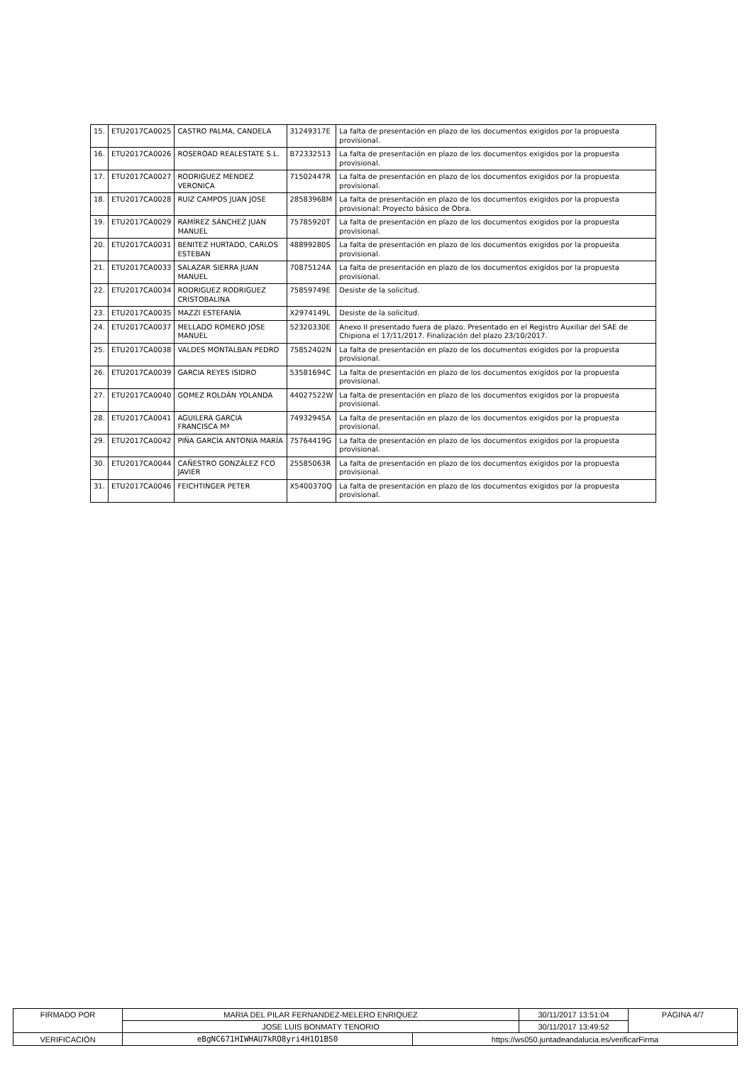| 15. | ETU2017CA0025 | CASTRO PALMA, CANDELA | 31249317E | La falta de presentación en plazo de los documentos exigidos por la propuesta provisional. |
| 16. | ETU2017CA0026 | ROSEROAD REALESTATE S.L. | B72332513 | La falta de presentación en plazo de los documentos exigidos por la propuesta provisional. |
| 17. | ETU2017CA0027 | RODRIGUEZ MENDEZ VERONICA | 71502447R | La falta de presentación en plazo de los documentos exigidos por la propuesta provisional. |
| 18. | ETU2017CA0028 | RUIZ CAMPOS JUAN JOSE | 28583968M | La falta de presentación en plazo de los documentos exigidos por la propuesta provisional: Proyecto básico de Obra. |
| 19. | ETU2017CA0029 | RAMÍREZ SÁNCHEZ JUAN MANUEL | 75785920T | La falta de presentación en plazo de los documentos exigidos por la propuesta provisional. |
| 20. | ETU2017CA0031 | BENITEZ HURTADO, CARLOS ESTEBAN | 48899280S | La falta de presentación en plazo de los documentos exigidos por la propuesta provisional. |
| 21. | ETU2017CA0033 | SALAZAR SIERRA JUAN MANUEL | 70875124A | La falta de presentación en plazo de los documentos exigidos por la propuesta provisional. |
| 22. | ETU2017CA0034 | RODRIGUEZ RODRIGUEZ CRISTOBALINA | 75859749E | Desiste de la solicitud. |
| 23. | ETU2017CA0035 | MAZZI ESTEFANÍA | X2974149L | Desiste de la solicitud. |
| 24. | ETU2017CA0037 | MELLADO ROMERO JOSE MANUEL | 52320330E | Anexo II presentado fuera de plazo. Presentado en el Registro Auxiliar del SAE de Chipiona el 17/11/2017. Finalización del plazo 23/10/2017. |
| 25. | ETU2017CA0038 | VALDES MONTALBAN PEDRO | 75852402N | La falta de presentación en plazo de los documentos exigidos por la propuesta provisional. |
| 26. | ETU2017CA0039 | GARCIA REYES ISIDRO | 53581694C | La falta de presentación en plazo de los documentos exigidos por la propuesta provisional. |
| 27. | ETU2017CA0040 | GOMEZ ROLDÁN YOLANDA | 44027522W | La falta de presentación en plazo de los documentos exigidos por la propuesta provisional. |
| 28. | ETU2017CA0041 | AGUILERA GARCIA FRANCISCA Mª | 74932945A | La falta de presentación en plazo de los documentos exigidos por la propuesta provisional. |
| 29. | ETU2017CA0042 | PIÑA GARCÍA ANTONIA MARÍA | 75764419G | La falta de presentación en plazo de los documentos exigidos por la propuesta provisional. |
| 30. | ETU2017CA0044 | CAÑESTRO GONZÁLEZ FCO JAVIER | 25585063R | La falta de presentación en plazo de los documentos exigidos por la propuesta provisional. |
| 31. | ETU2017CA0046 | FEICHTINGER PETER | X5400370Q | La falta de presentación en plazo de los documentos exigidos por la propuesta provisional. |
| FIRMADO POR | MARIA DEL PILAR FERNANDEZ-MELERO ENRIQUEZ | | 30/11/2017 13:51:04 | PÁGINA 4/7 |
| | JOSE LUIS BONMATY TENORIO | | 30/11/2017 13:49:52 | |
| VERIFICACIÓN | eBgNC671HIWHAU7kRO8yri4H1O1BS0 | https://ws050.juntadeandalucia.es/verificarFirma | | |